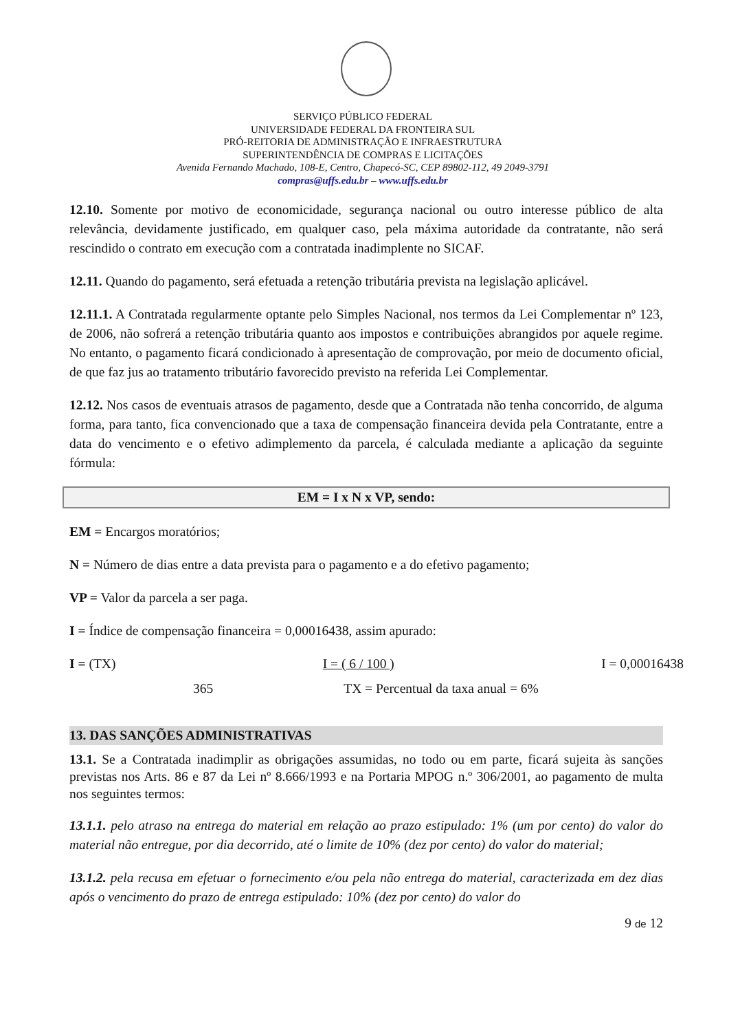SERVIÇO PÚBLICO FEDERAL
UNIVERSIDADE FEDERAL DA FRONTEIRA SUL
PRÓ-REITORIA DE ADMINISTRAÇÃO E INFRAESTRUTURA
SUPERINTENDÊNCIA DE COMPRAS E LICITAÇÕES
Avenida Fernando Machado, 108-E, Centro, Chapecó-SC, CEP 89802-112, 49 2049-3791
compras@uffs.edu.br – www.uffs.edu.br
12.10. Somente por motivo de economicidade, segurança nacional ou outro interesse público de alta relevância, devidamente justificado, em qualquer caso, pela máxima autoridade da contratante, não será rescindido o contrato em execução com a contratada inadimplente no SICAF.
12.11. Quando do pagamento, será efetuada a retenção tributária prevista na legislação aplicável.
12.11.1. A Contratada regularmente optante pelo Simples Nacional, nos termos da Lei Complementar nº 123, de 2006, não sofrerá a retenção tributária quanto aos impostos e contribuições abrangidos por aquele regime. No entanto, o pagamento ficará condicionado à apresentação de comprovação, por meio de documento oficial, de que faz jus ao tratamento tributário favorecido previsto na referida Lei Complementar.
12.12. Nos casos de eventuais atrasos de pagamento, desde que a Contratada não tenha concorrido, de alguma forma, para tanto, fica convencionado que a taxa de compensação financeira devida pela Contratante, entre a data do vencimento e o efetivo adimplemento da parcela, é calculada mediante a aplicação da seguinte fórmula:
EM = I x N x VP, sendo:
EM = Encargos moratórios;
N = Número de dias entre a data prevista para o pagamento e a do efetivo pagamento;
VP = Valor da parcela a ser paga.
I = Índice de compensação financeira = 0,00016438, assim apurado:
I = (TX) I = ( 6 / 100 ) I = 0,00016438
365 TX = Percentual da taxa anual = 6%
13. DAS SANÇÕES ADMINISTRATIVAS
13.1. Se a Contratada inadimplir as obrigações assumidas, no todo ou em parte, ficará sujeita às sanções previstas nos Arts. 86 e 87 da Lei nº 8.666/1993 e na Portaria MPOG n.º 306/2001, ao pagamento de multa nos seguintes termos:
13.1.1. pelo atraso na entrega do material em relação ao prazo estipulado: 1% (um por cento) do valor do material não entregue, por dia decorrido, até o limite de 10% (dez por cento) do valor do material;
13.1.2. pela recusa em efetuar o fornecimento e/ou pela não entrega do material, caracterizada em dez dias após o vencimento do prazo de entrega estipulado: 10% (dez por cento) do valor do
9 de 12